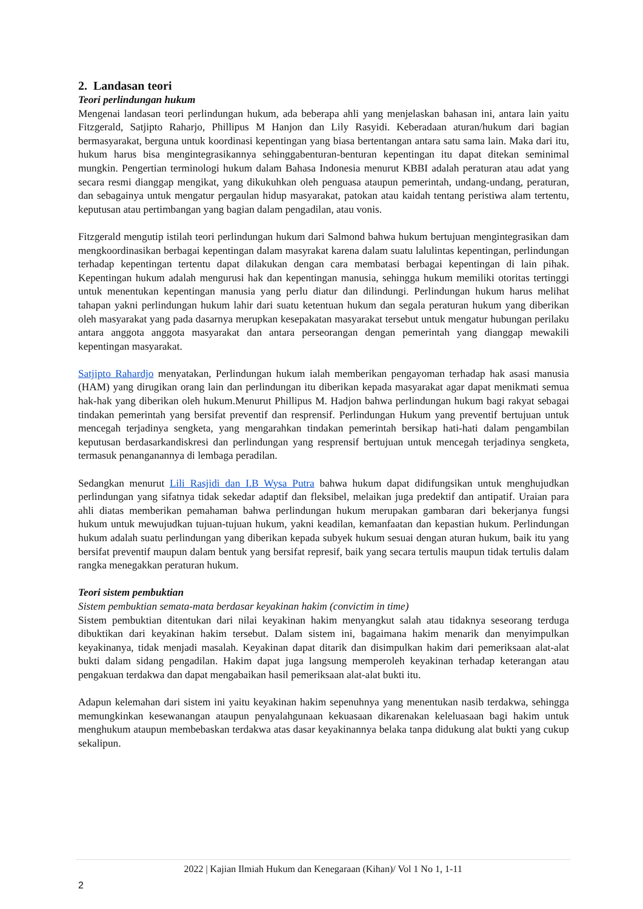2. Landasan teori
Teori perlindungan hukum
Mengenai landasan teori perlindungan hukum, ada beberapa ahli yang menjelaskan bahasan ini, antara lain yaitu Fitzgerald, Satjipto Raharjo, Phillipus M Hanjon dan Lily Rasyidi. Keberadaan aturan/hukum dari bagian bermasyarakat, berguna untuk koordinasi kepentingan yang biasa bertentangan antara satu sama lain. Maka dari itu, hukum harus bisa mengintegrasikannya sehinggabenturan-benturan kepentingan itu dapat ditekan seminimal mungkin. Pengertian terminologi hukum dalam Bahasa Indonesia menurut KBBI adalah peraturan atau adat yang secara resmi dianggap mengikat, yang dikukuhkan oleh penguasa ataupun pemerintah, undang-undang, peraturan, dan sebagainya untuk mengatur pergaulan hidup masyarakat, patokan atau kaidah tentang peristiwa alam tertentu, keputusan atau pertimbangan yang bagian dalam pengadilan, atau vonis.
Fitzgerald mengutip istilah teori perlindungan hukum dari Salmond bahwa hukum bertujuan mengintegrasikan dam mengkoordinasikan berbagai kepentingan dalam masyrakat karena dalam suatu lalulintas kepentingan, perlindungan terhadap kepentingan tertentu dapat dilakukan dengan cara membatasi berbagai kepentingan di lain pihak. Kepentingan hukum adalah mengurusi hak dan kepentingan manusia, sehingga hukum memiliki otoritas tertinggi untuk menentukan kepentingan manusia yang perlu diatur dan dilindungi. Perlindungan hukum harus melihat tahapan yakni perlindungan hukum lahir dari suatu ketentuan hukum dan segala peraturan hukum yang diberikan oleh masyarakat yang pada dasarnya merupkan kesepakatan masyarakat tersebut untuk mengatur hubungan perilaku antara anggota anggota masyarakat dan antara perseorangan dengan pemerintah yang dianggap mewakili kepentingan masyarakat.
Satjipto Rahardjo menyatakan, Perlindungan hukum ialah memberikan pengayoman terhadap hak asasi manusia (HAM) yang dirugikan orang lain dan perlindungan itu diberikan kepada masyarakat agar dapat menikmati semua hak-hak yang diberikan oleh hukum.Menurut Phillipus M. Hadjon bahwa perlindungan hukum bagi rakyat sebagai tindakan pemerintah yang bersifat preventif dan resprensif. Perlindungan Hukum yang preventif bertujuan untuk mencegah terjadinya sengketa, yang mengarahkan tindakan pemerintah bersikap hati-hati dalam pengambilan keputusan berdasarkandiskresi dan perlindungan yang resprensif bertujuan untuk mencegah terjadinya sengketa, termasuk penanganannya di lembaga peradilan.
Sedangkan menurut Lili Rasjidi dan I.B Wysa Putra bahwa hukum dapat didifungsikan untuk menghujudkan perlindungan yang sifatnya tidak sekedar adaptif dan fleksibel, melaikan juga predektif dan antipatif. Uraian para ahli diatas memberikan pemahaman bahwa perlindungan hukum merupakan gambaran dari bekerjanya fungsi hukum untuk mewujudkan tujuan-tujuan hukum, yakni keadilan, kemanfaatan dan kepastian hukum. Perlindungan hukum adalah suatu perlindungan yang diberikan kepada subyek hukum sesuai dengan aturan hukum, baik itu yang bersifat preventif maupun dalam bentuk yang bersifat represif, baik yang secara tertulis maupun tidak tertulis dalam rangka menegakkan peraturan hukum.
Teori sistem pembuktian
Sistem pembuktian semata-mata berdasar keyakinan hakim (convictim in time)
Sistem pembuktian ditentukan dari nilai keyakinan hakim menyangkut salah atau tidaknya seseorang terduga dibuktikan dari keyakinan hakim tersebut. Dalam sistem ini, bagaimana hakim menarik dan menyimpulkan keyakinanya, tidak menjadi masalah. Keyakinan dapat ditarik dan disimpulkan hakim dari pemeriksaan alat-alat bukti dalam sidang pengadilan. Hakim dapat juga langsung memperoleh keyakinan terhadap keterangan atau pengakuan terdakwa dan dapat mengabaikan hasil pemeriksaan alat-alat bukti itu.
Adapun kelemahan dari sistem ini yaitu keyakinan hakim sepenuhnya yang menentukan nasib terdakwa, sehingga memungkinkan kesewanangan ataupun penyalahgunaan kekuasaan dikarenakan keleluasaan bagi hakim untuk menghukum ataupun membebaskan terdakwa atas dasar keyakinannya belaka tanpa didukung alat bukti yang cukup sekalipun.
2022 | Kajian Ilmiah Hukum dan Kenegaraan (Kihan)/ Vol 1 No 1, 1-11
2